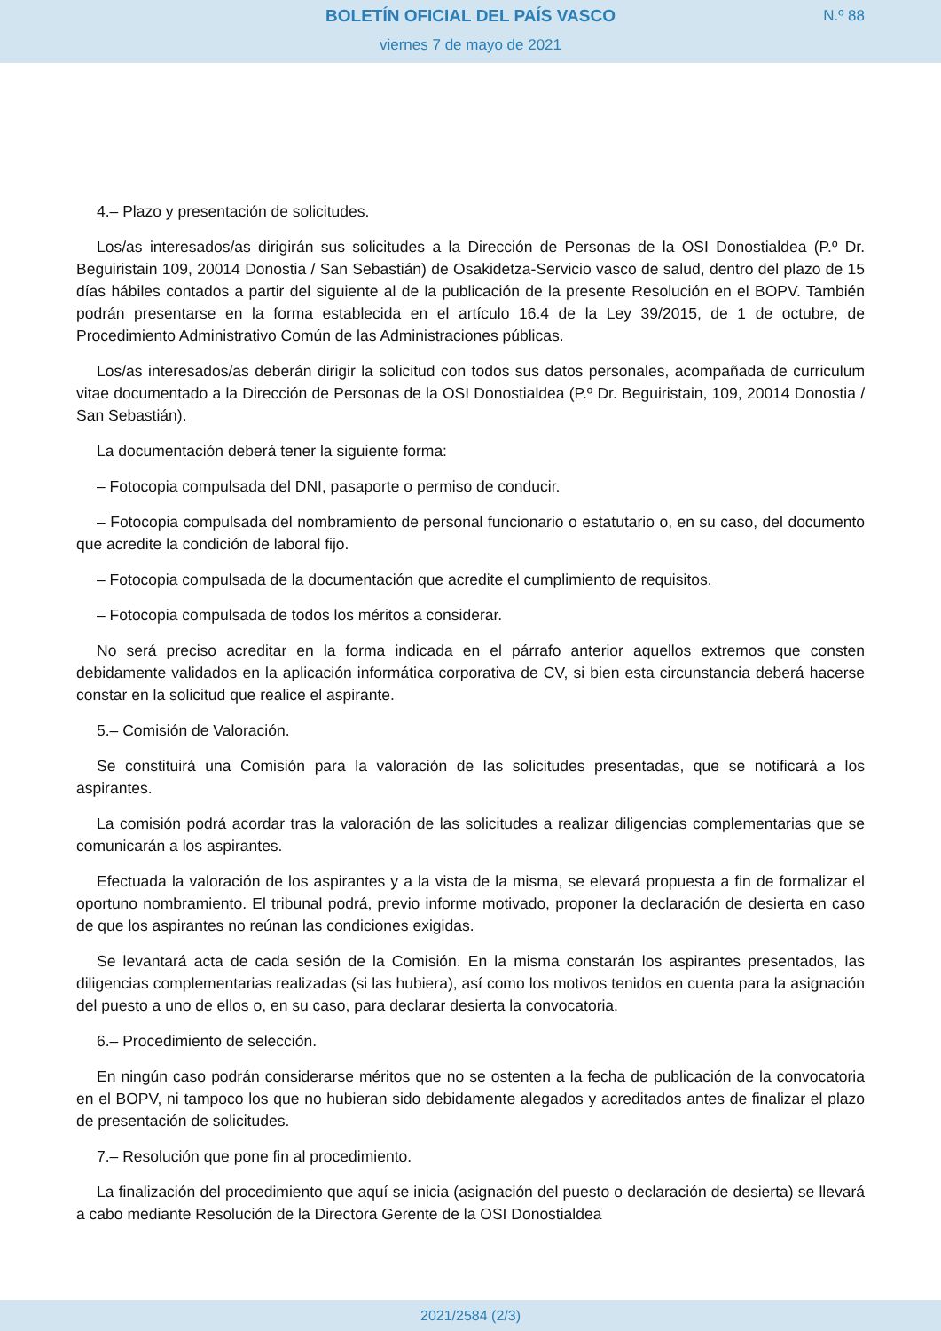BOLETÍN OFICIAL DEL PAÍS VASCO
N.º 88
viernes 7 de mayo de 2021
4.– Plazo y presentación de solicitudes.
Los/as interesados/as dirigirán sus solicitudes a la Dirección de Personas de la OSI Donostialdea (P.º Dr. Beguiristain 109, 20014 Donostia / San Sebastián) de Osakidetza-Servicio vasco de salud, dentro del plazo de 15 días hábiles contados a partir del siguiente al de la publicación de la presente Resolución en el BOPV. También podrán presentarse en la forma establecida en el artículo 16.4 de la Ley 39/2015, de 1 de octubre, de Procedimiento Administrativo Común de las Administraciones públicas.
Los/as interesados/as deberán dirigir la solicitud con todos sus datos personales, acompañada de curriculum vitae documentado a la Dirección de Personas de la OSI Donostialdea (P.º Dr. Beguiristain, 109, 20014 Donostia / San Sebastián).
La documentación deberá tener la siguiente forma:
– Fotocopia compulsada del DNI, pasaporte o permiso de conducir.
– Fotocopia compulsada del nombramiento de personal funcionario o estatutario o, en su caso, del documento que acredite la condición de laboral fijo.
– Fotocopia compulsada de la documentación que acredite el cumplimiento de requisitos.
– Fotocopia compulsada de todos los méritos a considerar.
No será preciso acreditar en la forma indicada en el párrafo anterior aquellos extremos que consten debidamente validados en la aplicación informática corporativa de CV, si bien esta circunstancia deberá hacerse constar en la solicitud que realice el aspirante.
5.– Comisión de Valoración.
Se constituirá una Comisión para la valoración de las solicitudes presentadas, que se notificará a los aspirantes.
La comisión podrá acordar tras la valoración de las solicitudes a realizar diligencias complementarias que se comunicarán a los aspirantes.
Efectuada la valoración de los aspirantes y a la vista de la misma, se elevará propuesta a fin de formalizar el oportuno nombramiento. El tribunal podrá, previo informe motivado, proponer la declaración de desierta en caso de que los aspirantes no reúnan las condiciones exigidas.
Se levantará acta de cada sesión de la Comisión. En la misma constarán los aspirantes presentados, las diligencias complementarias realizadas (si las hubiera), así como los motivos tenidos en cuenta para la asignación del puesto a uno de ellos o, en su caso, para declarar desierta la convocatoria.
6.– Procedimiento de selección.
En ningún caso podrán considerarse méritos que no se ostenten a la fecha de publicación de la convocatoria en el BOPV, ni tampoco los que no hubieran sido debidamente alegados y acreditados antes de finalizar el plazo de presentación de solicitudes.
7.– Resolución que pone fin al procedimiento.
La finalización del procedimiento que aquí se inicia (asignación del puesto o declaración de desierta) se llevará a cabo mediante Resolución de la Directora Gerente de la OSI Donostialdea
2021/2584 (2/3)